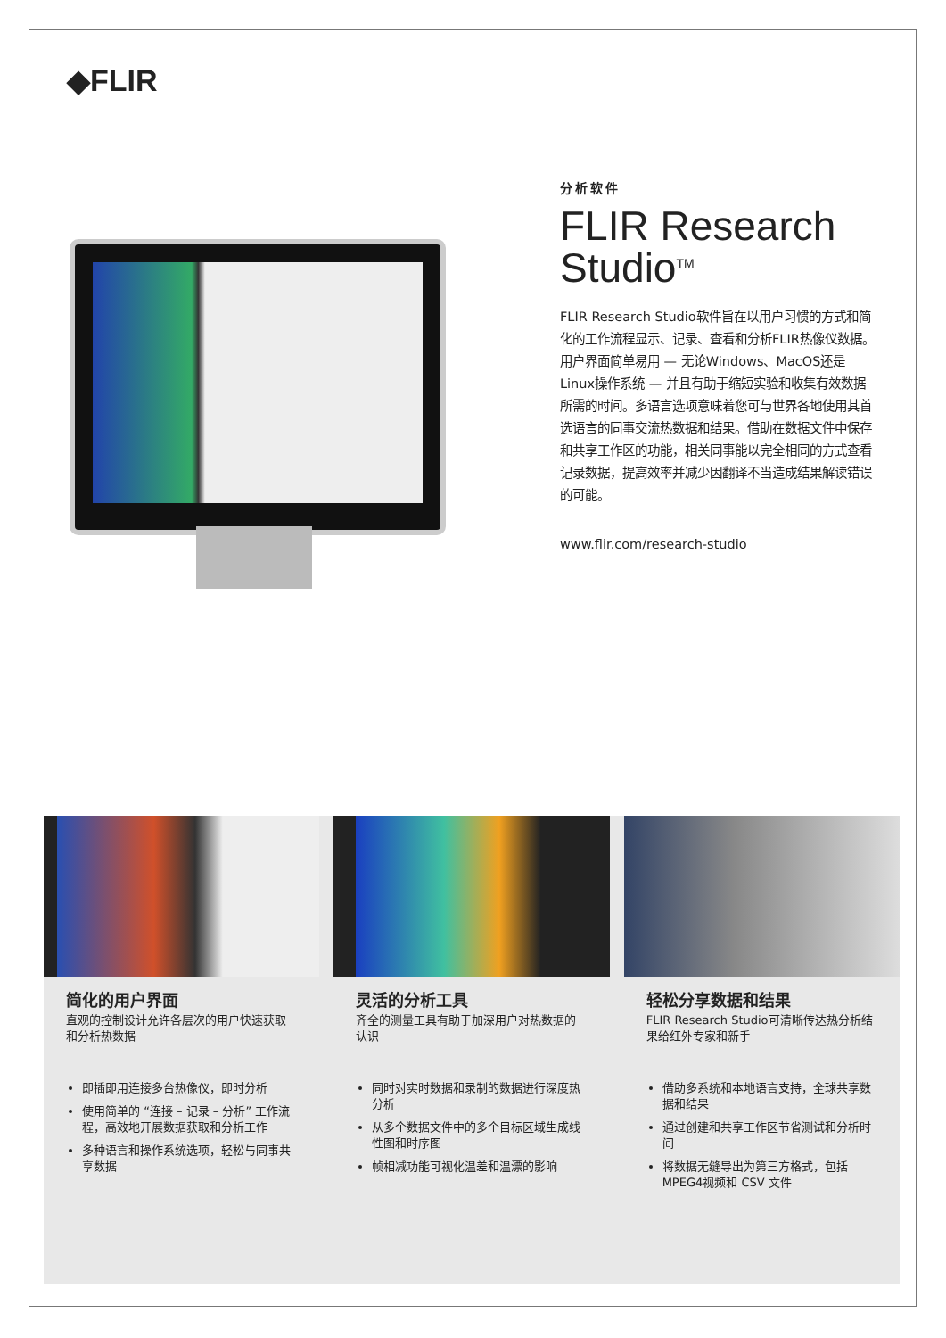◆FLIR
分析软件
FLIR Research Studio<sup>TM</sup>
FLIR Research Studio软件旨在以用户习惯的方式和简化的工作流程显示、记录、查看和分析FLIR热像仪数据。用户界面简单易用 — 无论Windows、MacOS还是Linux操作系统 — 并且有助于缩短实验和收集有效数据所需的时间。多语言选项意味着您可与世界各地使用其首选语言的同事交流热数据和结果。借助在数据文件中保存和共享工作区的功能，相关同事能以完全相同的方式查看记录数据，提高效率并减少因翻译不当造成结果解读错误的可能。
www.flir.com/research-studio
简化的用户界面
直观的控制设计允许各层次的用户快速获取和分析热数据
即插即用连接多台热像仪，即时分析
使用简单的 “连接 – 记录 – 分析” 工作流程，高效地开展数据获取和分析工作
多种语言和操作系统选项，轻松与同事共享数据
灵活的分析工具
齐全的测量工具有助于加深用户对热数据的认识
同时对实时数据和录制的数据进行深度热分析
从多个数据文件中的多个目标区域生成线性图和时序图
帧相减功能可视化温差和温漂的影响
轻松分享数据和结果
FLIR Research Studio可清晰传达热分析结果给红外专家和新手
借助多系统和本地语言支持，全球共享数据和结果
通过创建和共享工作区节省测试和分析时间
将数据无缝导出为第三方格式，包括MPEG4视频和 CSV 文件